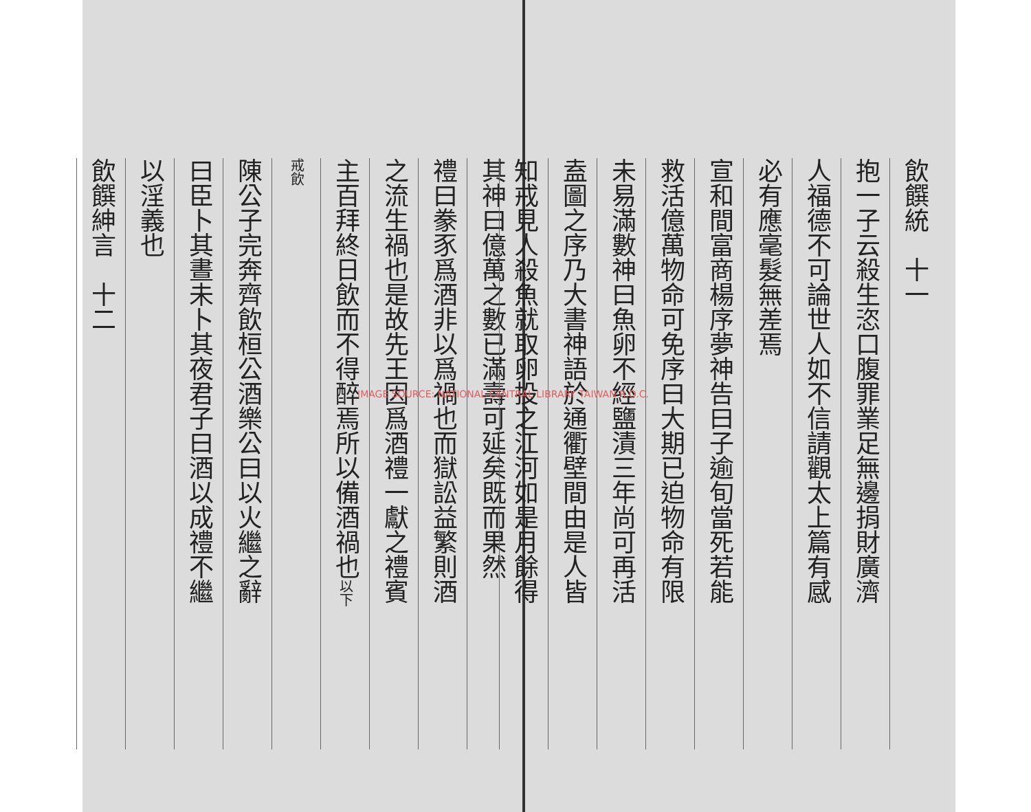飲饌統　十一
抱一子云殺生恣口腹罪業足無邊捐財廣濟
人福德不可論世人如不信請觀太上篇有感
必有應毫髮無差焉
宣和間富商楊序夢神告曰子逾旬當死若能
救活億萬物命可免序曰大期已迫物命有限
未易滿數神曰魚卵不經鹽漬三年尚可再活
盍圖之序乃大書神語於通衢壁間由是人皆
知戒見人殺魚就取卵投之江河如是月餘得
其神曰億萬之數已滿壽可延矣既而果然
禮曰豢豕爲酒非以爲禍也而獄訟益繁則酒
之流生禍也是故先王因爲酒禮一獻之禮賓
主百拜終日飲而不得醉焉所以備酒禍也以下
戒飲
陳公子完奔齊飲桓公酒樂公曰以火繼之辭
曰臣卜其晝未卜其夜君子曰酒以成禮不繼
以淫義也
飲饌紳言　十二
IMAGE SOURCE: NATIONAL CENTRAL LIBRARY TAIWAN R.O.C.